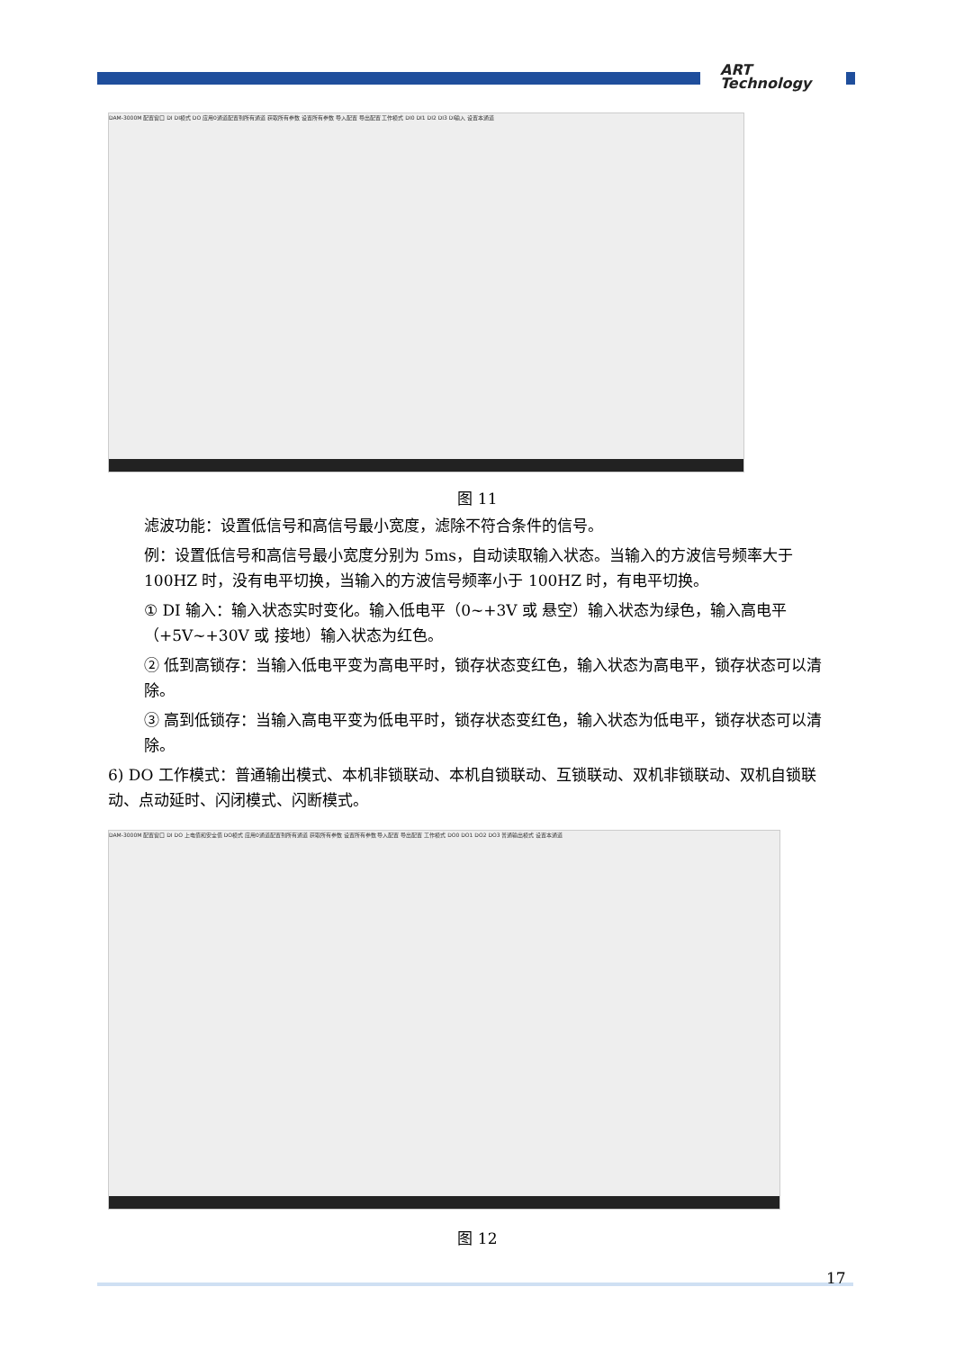ART
Technology
DAM-3000M 配置窗口 DI DI模式 DO 应用0通道配置到所有通道 获取所有参数 设置所有参数 导入配置 导出配置 工作模式 DI0 DI1 DI2 DI3 DI输入 设置本通道
图 11
滤波功能：设置低信号和高信号最小宽度，滤除不符合条件的信号。
例：设置低信号和高信号最小宽度分别为 5ms，自动读取输入状态。当输入的方波信号频率大于 100HZ 时，没有电平切换，当输入的方波信号频率小于 100HZ 时，有电平切换。
① DI 输入：输入状态实时变化。输入低电平（0~+3V 或 悬空）输入状态为绿色，输入高电平（+5V~+30V 或 接地）输入状态为红色。
② 低到高锁存：当输入低电平变为高电平时，锁存状态变红色，输入状态为高电平，锁存状态可以清除。
③ 高到低锁存：当输入高电平变为低电平时，锁存状态变红色，输入状态为低电平，锁存状态可以清除。
6) DO 工作模式：普通输出模式、本机非锁联动、本机自锁联动、互锁联动、双机非锁联动、双机自锁联动、点动延时、闪闭模式、闪断模式。
DAM-3000M 配置窗口 DI DO 上电值和安全值 DO模式 应用0通道配置到所有通道 获取所有参数 设置所有参数 导入配置 导出配置 工作模式 DO0 DO1 DO2 DO3 普通输出模式 设置本通道
图 12
17